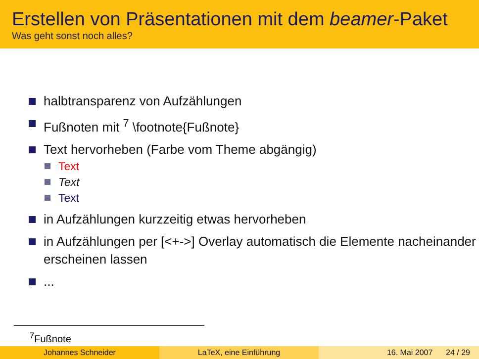Erstellen von Präsentationen mit dem beamer-Paket
Was geht sonst noch alles?
halbtransparenz von Aufzählungen
Fußnoten mit <sup>7</sup> \footnote{Fußnote}
Text hervorheben (Farbe vom Theme abgängig)
Text
Text
Text
in Aufzählungen kurzzeitig etwas hervorheben
in Aufzählungen per [<+->] Overlay automatisch die Elemente nacheinander erscheinen lassen
...
<sup>7</sup> Fußnote
Johannes Schneider LaTeX, eine Einführung 16. Mai 2007 24 / 29